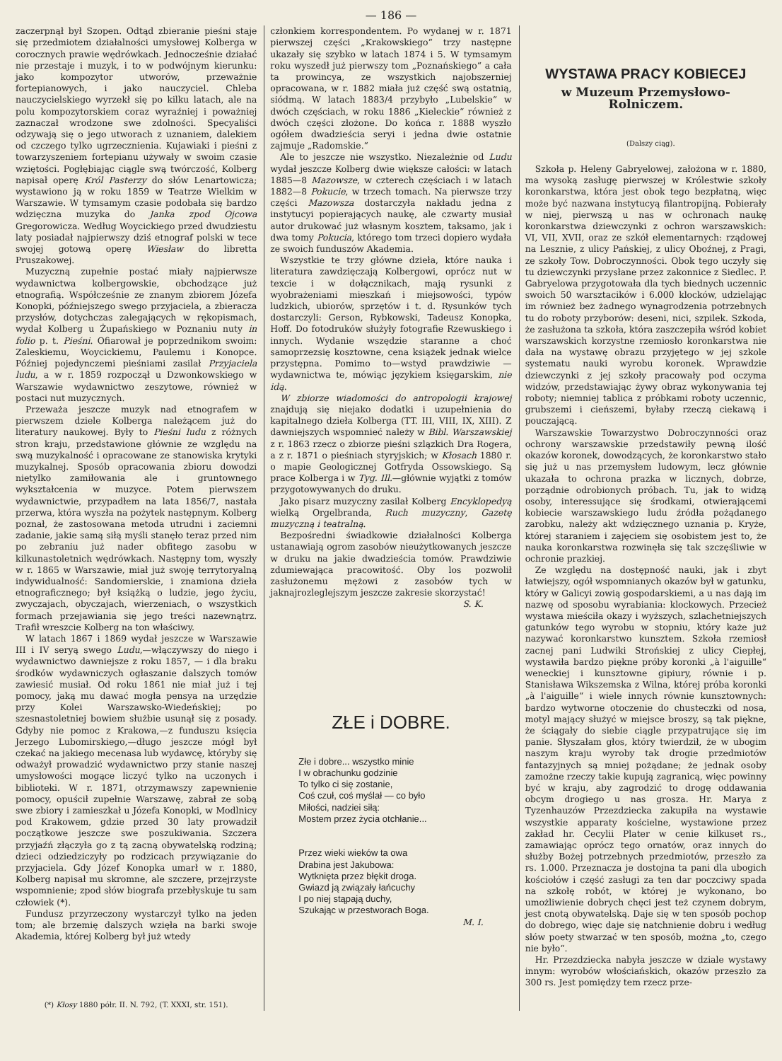— 186 —
zaczerpnął był Szopen. Odtąd zbieranie pieśni staje się przedmiotem działalności umysłowej Kolberga w corocznych prawie wędrówkach. Jednocześnie działać nie przestaje i muzyk, i to w podwójnym kierunku: jako kompozytor utworów, przeważnie fortepianowych, i jako nauczyciel. Chleba nauczycielskiego wyrzekł się po kilku latach, ale na polu kompozytorskiem coraz wyraźniej i poważniej zaznaczał wrodzone swe zdolności. Specyaliści odzywają się o jego utworach z uznaniem, dalekiem od czczego tylko ugrzecznienia. Kujawiaki i pieśni z towarzyszeniem fortepianu używały w swoim czasie wziętości. Pogłębiając ciągle swą twórczość, Kolberg napisał operę Król Pasterzy do słów Lenartowicza; wystawiono ją w roku 1859 w Teatrze Wielkim w Warszawie. W tymsamym czasie podobała się bardzo wdzięczna muzyka do Janka zpod Ojcowa Gregorowicza. Według Woycickiego przed dwudziestu laty posiadał najpierwszy dziś etnograf polski w tece swojej gotową operę Wiesław do libretta Pruszakowej.
Muzyczną zupełnie postać miały najpierwsze wydawnictwa kolbergowskie, obchodzące już etnografią. Współcześnie ze znanym zbiorem Józefa Konopki, późniejszego swego przyjaciela, a zbieracza przysłów, dotychczas zalegających w rękopismach, wydał Kolberg u Żupańskiego w Poznaniu nuty in folio p. t. Pieśni. Ofiarował je poprzednikom swoim: Zaleskiemu, Woycickiemu, Paulemu i Konopce. Później pojedynczemi pieśniami zasilał Przyjaciela ludu, a w r. 1859 rozpoczął u Dzwonkowskiego w Warszawie wydawnictwo zeszytowe, również w postaci nut muzycznych.
Przeważa jeszcze muzyk nad etnografem w pierwszem dziele Kolberga należącem już do literatury naukowej. Były to Pieśni ludu z różnych stron kraju, przedstawione głównie ze względu na swą muzykalność i opracowane ze stanowiska krytyki muzykalnej. Sposób opracowania zbioru dowodzi nietylko zamiłowania ale i gruntownego wykształcenia w muzyce. Potem pierwszem wydawnictwie, przypadłem na lata 1856/7, nastała przerwa, która wyszła na pożytek następnym. Kolberg poznał, że zastosowana metoda utrudni i zaciemni zadanie, jakie samą siłą myśli stanęło teraz przed nim po zebraniu już nader obfitego zasobu w kilkunastoletnich wędrówkach. Następny tom, wyszły w r. 1865 w Warszawie, miał już swoję terrytoryalną indywidualność: Sandomierskie, i znamiona dzieła etnograficznego; był książką o ludzie, jego życiu, zwyczajach, obyczajach, wierzeniach, o wszystkich formach przejawiania się jego treści nazewnątrz. Trafił wreszcie Kolberg na ton właściwy.
W latach 1867 i 1869 wydał jeszcze w Warszawie III i IV seryą swego Ludu,—włączywszy do niego i wydawnictwo dawniejsze z roku 1857, — i dla braku środków wydawniczych ogłaszanie dalszych tomów zawiesić musiał. Od roku 1861 nie miał już i tej pomocy, jaką mu dawać mogła pensya na urzędzie przy Kolei Warszawsko-Wiedeńskiej; po szesnastoletniej bowiem służbie usunął się z posady. Gdyby nie pomoc z Krakowa,—z funduszu księcia Jerzego Lubomirskiego,—długo jeszcze mógł był czekać na jakiego mecenasa lub wydawcę, któryby się odważył prowadzić wydawnictwo przy stanie naszej umysłowości mogące liczyć tylko na uczonych i bibliotekі. W r. 1871, otrzymawszy zapewnienie pomocy, opuścił zupełnie Warszawę, zabrał ze sobą swe zbiory i zamieszkał u Józefa Konopki, w Modlnicy pod Krakowem, gdzie przed 30 laty prowadził początkowe jeszcze swe poszukiwania. Szczera przyjaźń złączyła go z tą zacną obywatelską rodziną; dzieci odziedziczyły po rodzicach przywiązanie do przyjaciela. Gdy Józef Konopka umarł w r. 1880, Kolberg napisał mu skromne, ale szczere, przejrzyste wspomnienie; zpod słów biografa przebłyskuje tu sam człowiek (*).
Fundusz przyrzeczony wystarczył tylko na jeden tom; ale brzemię dalszych wzięła na barki swoje Akademia, której Kolberg był już wtedy
(*) Kłosy 1880 półr. II. N. 792, (T. XXXI, str. 151).
członkiem korrespondentem. Po wydanej w r. 1871 pierwszej części „Krakowskiego“ trzy następne ukazały się szybko w latach 1874 i 5. W tymsamym roku wyszedł już pierwszy tom „Poznańskiego“ a cała ta prowincya, ze wszystkich najobszerniej opracowana, w r. 1882 miała już część swą ostatnią, siódmą. W latach 1883/4 przybyło „Lubelskie“ w dwóch częściach, w roku 1886 „Kieleckie“ również z dwóch części złożone. Do końca r. 1888 wyszło ogółem dwadzieścia seryi i jedna dwie ostatnie zajmuje „Radomskie.“
Ale to jeszcze nie wszystko. Niezależnie od Ludu wydał jeszcze Kolberg dwie większe całości: w latach 1885—8 Mazowsze, w czterech częściach i w latach 1882—8 Pokucie, w trzech tomach. Na pierwsze trzy części Mazowsza dostarczyła nakładu jedna z instytucyi popierających naukę, ale czwarty musiał autor drukować już własnym kosztem, taksamo, jak i dwa tomy Pokucia, którego tom trzeci dopiero wydała ze swoich funduszów Akademia.
Wszystkie te trzy główne dzieła, które nauka i literatura zawdzięczają Kolbergowi, oprócz nut w texcie i w dołącznikach, mają rysunki z wyobrażeniami mieszkań i miejsowości, typów ludzkich, ubiorów, sprzętów i t. d. Rysunków tych dostarczyli: Gerson, Rybkowski, Tadeusz Konopka, Hoff. Do fotodruków służyły fotografie Rzewuskiego i innych. Wydanie wszędzie staranne a choć samoprzezsię kosztowne, cena książek jednak wielce przystępna. Pomimo to—wstyd prawdziwie — wydawnictwa te, mówiąc językiem księgarskim, nie idą.
W zbiorze wiadomości do antropologii krajowej znajdują się niejako dodatki i uzupełnienia do kapitalnego dzieła Kolberga (TT. III, VIII, IX, XIII). Z dawniejszych wspomnieć należy w Bibl. Warszawskiej z r. 1863 rzecz o zbiorze pieśni szlązkich Dra Rogera, a z r. 1871 o pieśniach styryjskich; w Kłosach 1880 r. o mapie Geologicznej Gotfryda Ossowskiego. Są prace Kolberga i w Tyg. Ill.—głównie wyjątki z tomów przygotowywanych do druku.
Jako pisarz muzyczny zasilał Kolberg Encyklopedyą wielką Orgelbranda, Ruch muzyczny, Gazetę muzyczną i teatralną.
Bezpośredni świadkowie działalności Kolberga ustanawiają ogrom zasobów nieużytkowanych jeszcze w druku na jakie dwadzieścia tomów. Prawdziwie zdumiewająca pracowitość. Oby los pozwolił zasłużonemu mężowi z zasobów tych w jaknajrozleglejszym jeszcze zakresie skorzystać!
S. K.
ZŁE i DOBRE.
Złe i dobre... wszystko minie
I w obrachunku godzinie
To tylko ci się zostanie,
Coś czuł, coś myślał — co było
Miłości, nadziei siłą:
Mostem przez życia otchłanie...
Przez wieki wieków ta owa
Drabina jest Jakubowa:
Wytknięta przez błękit droga.
Gwiazd ją związały łańcuchy
I po niej stąpają duchy,
Szukając w przestworach Boga.
M. I.
WYSTAWA PRACY KOBIECEJ
w Muzeum Przemysłowo-Rolniczem.
(Dalszy ciąg).
Szkoła p. Heleny Gabryelowej, założona w r. 1880, ma wysoką zasługę pierwszej w Królestwie szkoły koronkarstwa, która jest obok tego bezpłatną, więc może być nazwana instytucyą filantropijną. Pobierały w niej, pierwszą u nas w ochronach naukę koronkarstwa dziewczynki z ochron warszawskich: VI, VII, XVII, oraz ze szkół elementarnych: rządowej na Lesznie, z ulicy Pańskiej, z ulicy Oboźnej, z Pragi, ze szkoły Tow. Dobroczynności. Obok tego uczyły się tu dziewczynki przysłane przez zakonnice z Siedlec. P. Gabryelowa przygotowała dla tych biednych uczennic swoich 50 warsztacików i 6.000 klocków, udzielając im również bez żadnego wynagrodzenia potrzebnych tu do roboty przyborów: deseni, nici, szpilek. Szkoda, że zasłużona ta szkoła, która zaszczepiła wśród kobiet warszawskich korzystne rzemiosło koronkarstwa nie dała na wystawę obrazu przyjętego w jej szkole systematu nauki wyrobu koronek. Wprawdzie dziewczynki z jej szkoły pracowały pod oczyma widzów, przedstawiając żywy obraz wykonywania tej roboty; niemniej tablica z próbkami roboty uczennic, grubszemi i cieńszemi, byłaby rzeczą ciekawą i pouczającą.
Warszawskie Towarzystwo Dobroczynności oraz ochrony warszawskie przedstawiły pewną ilość okazów koronek, dowodzących, że koronkarstwo stało się już u nas przemysłem ludowym, lecz głównie ukazała to ochrona prazka w licznych, dobrze, porządnie odrobionych próbach. Tu, jak to widzą osoby, interessujące się środkami, otwierającemi kobiecie warszawskiego ludu źródła pożądanego zarobku, należy akt wdzięcznego uznania p. Kryże, której staraniem i zajęciem się osobistem jest to, że nauka koronkarstwa rozwinęła się tak szczęśliwie w ochronie prazkiej.
Ze względu na dostępność nauki, jak i zbyt łatwiejszy, ogół wspomnianych okazów był w gatunku, który w Galicyi zowią gospodarskiemi, a u nas dają im nazwę od sposobu wyrabiania: klockowych. Przecież wystawa mieściła okazy i wyższych, szlachetniejszych gatunków tego wyrobu w stopniu, który każe już nazywać koronkarstwo kunsztem. Szkoła rzemiosł zacnej pani Ludwiki Strońskiej z ulicy Ciepłej, wystawiła bardzo piękne próby koronki „à l'aiguille“ weneckiej i kunsztowne gipiury, równie i p. Stanisława Wikszemska z Wilna, której próba koronki „à l'aiguille“ i wiele innych równie kunsztownych: bardzo wytworne otoczenie do chusteczki od nosa, motyl mający służyć w miejsce broszy, są tak piękne, że ściągały do siebie ciągle przypatrujące się im panie. Słyszałam głos, który twierdził, że w ubogim naszym kraju wyroby tak drogie przedmiotów fantazyjnych są mniej pożądane; że jednak osoby zamożne rzeczy takie kupują zagranicą, więc powinny być w kraju, aby zagrodzić to drogę oddawania obcym drogiego u nas grosza. Hr. Marya z Tyzenhauzów Przezdziecka zakupiła na wystawie wszystkie apparaty kościelne, wystawione przez zakład hr. Cecylii Plater w cenie kilkuset rs., zamawiając oprócz tego ornatów, oraz innych do służby Bożej potrzebnych przedmiotów, przeszło za rs. 1.000. Przeznacza je dostojna ta pani dla ubogich kościołów i część zasługi za ten dar poczciwy spada na szkołę robót, w której je wykonano, bo umożliwienie dobrych chęci jest też czynem dobrym, jest cnotą obywatelską. Daje się w ten sposób pochop do dobrego, więc daje się natchnienie dobru i według słów poety stwarzać w ten sposób, można „to, czego nie było“.
Hr. Przezdziecka nabyła jeszcze w dziale wystawy innym: wyrobów włościańskich, okazów przeszło za 300 rs. Jest pomiędzy tem rzecz prze-